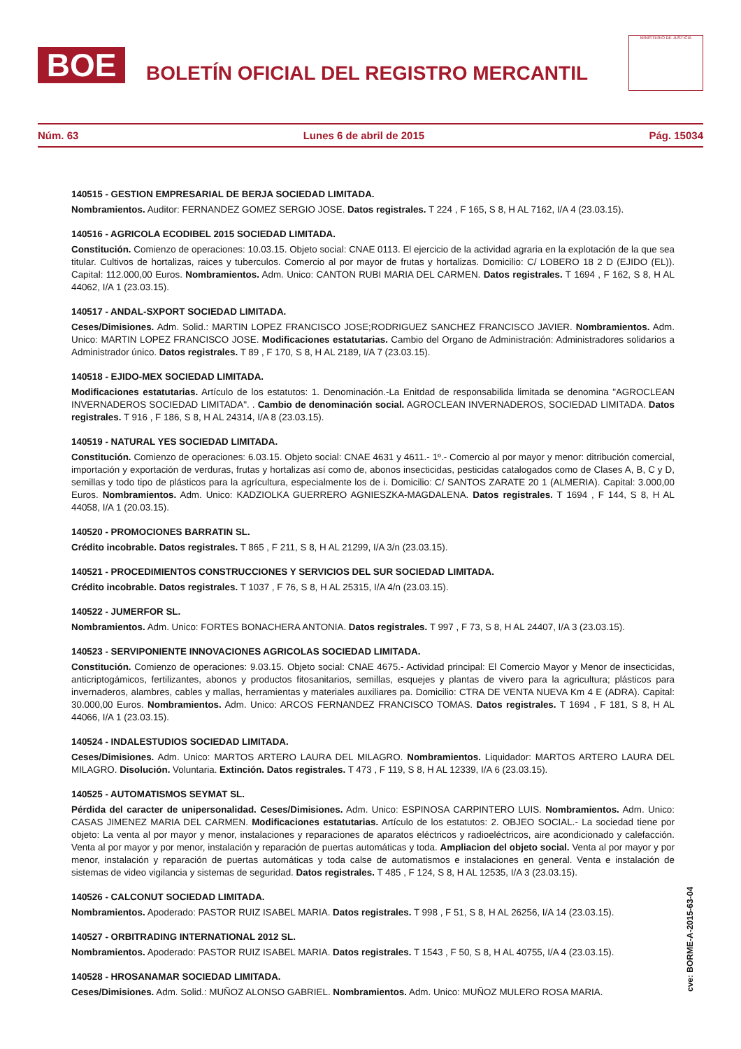BOE
BOLETÍN OFICIAL DEL REGISTRO MERCANTIL
MINISTERIO DE JUSTICIA
Núm. 63 Lunes 6 de abril de 2015 Pág. 15034
140515 - GESTION EMPRESARIAL DE BERJA SOCIEDAD LIMITADA.
Nombramientos. Auditor: FERNANDEZ GOMEZ SERGIO JOSE. Datos registrales. T 224 , F 165, S 8, H AL 7162, I/A 4 (23.03.15).
140516 - AGRICOLA ECODIBEL 2015 SOCIEDAD LIMITADA.
Constitución. Comienzo de operaciones: 10.03.15. Objeto social: CNAE 0113. El ejercicio de la actividad agraria en la explotación de la que sea titular. Cultivos de hortalizas, raices y tuberculos. Comercio al por mayor de frutas y hortalizas. Domicilio: C/ LOBERO 18 2 D (EJIDO (EL)). Capital: 112.000,00 Euros. Nombramientos. Adm. Unico: CANTON RUBI MARIA DEL CARMEN. Datos registrales. T 1694 , F 162, S 8, H AL 44062, I/A 1 (23.03.15).
140517 - ANDAL-SXPORT SOCIEDAD LIMITADA.
Ceses/Dimisiones. Adm. Solid.: MARTIN LOPEZ FRANCISCO JOSE;RODRIGUEZ SANCHEZ FRANCISCO JAVIER. Nombramientos. Adm. Unico: MARTIN LOPEZ FRANCISCO JOSE. Modificaciones estatutarias. Cambio del Organo de Administración: Administradores solidarios a Administrador único. Datos registrales. T 89 , F 170, S 8, H AL 2189, I/A 7 (23.03.15).
140518 - EJIDO-MEX SOCIEDAD LIMITADA.
Modificaciones estatutarias. Artículo de los estatutos: 1. Denominación.-La Enitdad de responsabilida limitada se denomina "AGROCLEAN INVERNADEROS SOCIEDAD LIMITADA". . Cambio de denominación social. AGROCLEAN INVERNADEROS, SOCIEDAD LIMITADA. Datos registrales. T 916 , F 186, S 8, H AL 24314, I/A 8 (23.03.15).
140519 - NATURAL YES SOCIEDAD LIMITADA.
Constitución. Comienzo de operaciones: 6.03.15. Objeto social: CNAE 4631 y 4611.- 1º.- Comercio al por mayor y menor: ditribución comercial, importación y exportación de verduras, frutas y hortalizas así como de, abonos insecticidas, pesticidas catalogados como de Clases A, B, C y D, semillas y todo tipo de plásticos para la agrícultura, especialmente los de i. Domicilio: C/ SANTOS ZARATE 20 1 (ALMERIA). Capital: 3.000,00 Euros. Nombramientos. Adm. Unico: KADZIOLKA GUERRERO AGNIESZKA-MAGDALENA. Datos registrales. T 1694 , F 144, S 8, H AL 44058, I/A 1 (20.03.15).
140520 - PROMOCIONES BARRATIN SL.
Crédito incobrable. Datos registrales. T 865 , F 211, S 8, H AL 21299, I/A 3/n (23.03.15).
140521 - PROCEDIMIENTOS CONSTRUCCIONES Y SERVICIOS DEL SUR SOCIEDAD LIMITADA.
Crédito incobrable. Datos registrales. T 1037 , F 76, S 8, H AL 25315, I/A 4/n (23.03.15).
140522 - JUMERFOR SL.
Nombramientos. Adm. Unico: FORTES BONACHERA ANTONIA. Datos registrales. T 997 , F 73, S 8, H AL 24407, I/A 3 (23.03.15).
140523 - SERVIPONIENTE INNOVACIONES AGRICOLAS SOCIEDAD LIMITADA.
Constitución. Comienzo de operaciones: 9.03.15. Objeto social: CNAE 4675.- Actividad principal: El Comercio Mayor y Menor de insecticidas, anticriptogámicos, fertilizantes, abonos y productos fitosanitarios, semillas, esquejes y plantas de vivero para la agricultura; plásticos para invernaderos, alambres, cables y mallas, herramientas y materiales auxiliares pa. Domicilio: CTRA DE VENTA NUEVA Km 4 E (ADRA). Capital: 30.000,00 Euros. Nombramientos. Adm. Unico: ARCOS FERNANDEZ FRANCISCO TOMAS. Datos registrales. T 1694 , F 181, S 8, H AL 44066, I/A 1 (23.03.15).
140524 - INDALESTUDIOS SOCIEDAD LIMITADA.
Ceses/Dimisiones. Adm. Unico: MARTOS ARTERO LAURA DEL MILAGRO. Nombramientos. Liquidador: MARTOS ARTERO LAURA DEL MILAGRO. Disolución. Voluntaria. Extinción. Datos registrales. T 473 , F 119, S 8, H AL 12339, I/A 6 (23.03.15).
140525 - AUTOMATISMOS SEYMAT SL.
Pérdida del caracter de unipersonalidad. Ceses/Dimisiones. Adm. Unico: ESPINOSA CARPINTERO LUIS. Nombramientos. Adm. Unico: CASAS JIMENEZ MARIA DEL CARMEN. Modificaciones estatutarias. Artículo de los estatutos: 2. OBJEO SOCIAL.- La sociedad tiene por objeto: La venta al por mayor y menor, instalaciones y reparaciones de aparatos eléctricos y radioeléctricos, aire acondicionado y calefacción. Venta al por mayor y por menor, instalación y reparación de puertas automáticas y toda. Ampliacion del objeto social. Venta al por mayor y por menor, instalación y reparación de puertas automáticas y toda calse de automatismos e instalaciones en general. Venta e instalación de sistemas de video vigilancia y sistemas de seguridad. Datos registrales. T 485 , F 124, S 8, H AL 12535, I/A 3 (23.03.15).
140526 - CALCONUT SOCIEDAD LIMITADA.
Nombramientos. Apoderado: PASTOR RUIZ ISABEL MARIA. Datos registrales. T 998 , F 51, S 8, H AL 26256, I/A 14 (23.03.15).
140527 - ORBITRADING INTERNATIONAL 2012 SL.
Nombramientos. Apoderado: PASTOR RUIZ ISABEL MARIA. Datos registrales. T 1543 , F 50, S 8, H AL 40755, I/A 4 (23.03.15).
140528 - HROSANAMAR SOCIEDAD LIMITADA.
Ceses/Dimisiones. Adm. Solid.: MUÑOZ ALONSO GABRIEL. Nombramientos. Adm. Unico: MUÑOZ MULERO ROSA MARIA.
cve: BORME-A-2015-63-04